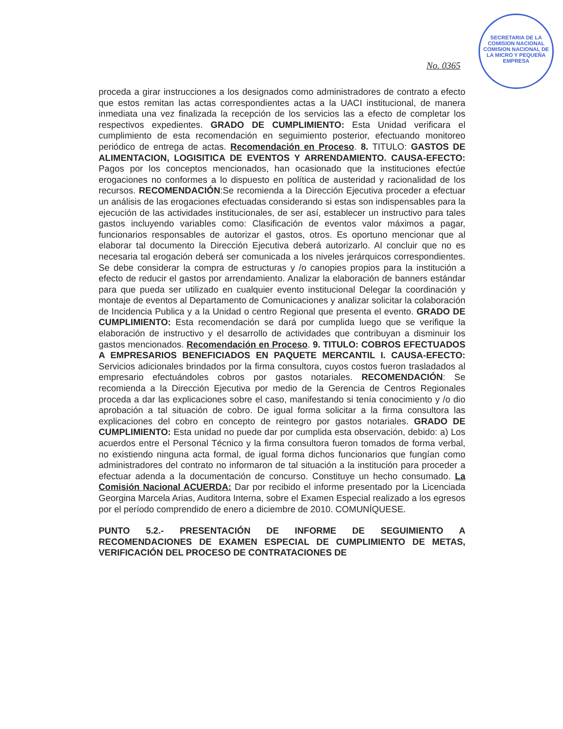SECRETARIA DE LA COMISION NACIONAL
COMISION NACIONAL DE LA MICRO Y PEQUEÑA EMPRESA
No. 0365
proceda a girar instrucciones a los designados como administradores de contrato a efecto que estos remitan las actas correspondientes actas a la UACI institucional, de manera inmediata una vez finalizada la recepción de los servicios las a efecto de completar los respectivos expedientes. GRADO DE CUMPLIMIENTO: Esta Unidad verificara el cumplimiento de esta recomendación en seguimiento posterior, efectuando monitoreo periódico de entrega de actas. Recomendación en Proceso. 8. TITULO: GASTOS DE ALIMENTACION, LOGISITICA DE EVENTOS Y ARRENDAMIENTO. CAUSA-EFECTO: Pagos por los conceptos mencionados, han ocasionado que la instituciones efectúe erogaciones no conformes a lo dispuesto en política de austeridad y racionalidad de los recursos. RECOMENDACIÓN:Se recomienda a la Dirección Ejecutiva proceder a efectuar un análisis de las erogaciones efectuadas considerando si estas son indispensables para la ejecución de las actividades institucionales, de ser así, establecer un instructivo para tales gastos incluyendo variables como: Clasificación de eventos valor máximos a pagar, funcionarios responsables de autorizar el gastos, otros. Es oportuno mencionar que al elaborar tal documento la Dirección Ejecutiva deberá autorizarlo. Al concluir que no es necesaria tal erogación deberá ser comunicada a los niveles jerárquicos correspondientes. Se debe considerar la compra de estructuras y /o canopies propios para la institución a efecto de reducir el gastos por arrendamiento. Analizar la elaboración de banners estándar para que pueda ser utilizado en cualquier evento institucional Delegar la coordinación y montaje de eventos al Departamento de Comunicaciones y analizar solicitar la colaboración de Incidencia Publica y a la Unidad o centro Regional que presenta el evento. GRADO DE CUMPLIMIENTO: Esta recomendación se dará por cumplida luego que se verifique la elaboración de instructivo y el desarrollo de actividades que contribuyan a disminuir los gastos mencionados. Recomendación en Proceso. 9. TITULO: COBROS EFECTUADOS A EMPRESARIOS BENEFICIADOS EN PAQUETE MERCANTIL I. CAUSA-EFECTO: Servicios adicionales brindados por la firma consultora, cuyos costos fueron trasladados al empresario efectuándoles cobros por gastos notariales. RECOMENDACIÓN: Se recomienda a la Dirección Ejecutiva por medio de la Gerencia de Centros Regionales proceda a dar las explicaciones sobre el caso, manifestando si tenía conocimiento y /o dio aprobación a tal situación de cobro. De igual forma solicitar a la firma consultora las explicaciones del cobro en concepto de reintegro por gastos notariales. GRADO DE CUMPLIMIENTO: Esta unidad no puede dar por cumplida esta observación, debido: a) Los acuerdos entre el Personal Técnico y la firma consultora fueron tomados de forma verbal, no existiendo ninguna acta formal, de igual forma dichos funcionarios que fungían como administradores del contrato no informaron de tal situación a la institución para proceder a efectuar adenda a la documentación de concurso. Constituye un hecho consumado. La Comisión Nacional ACUERDA: Dar por recibido el informe presentado por la Licenciada Georgina Marcela Arias, Auditora Interna, sobre el Examen Especial realizado a los egresos por el período comprendido de enero a diciembre de 2010. COMUNÍQUESE.
PUNTO 5.2.- PRESENTACIÓN DE INFORME DE SEGUIMIENTO A RECOMENDACIONES DE EXAMEN ESPECIAL DE CUMPLIMIENTO DE METAS, VERIFICACIÓN DEL PROCESO DE CONTRATACIONES DE